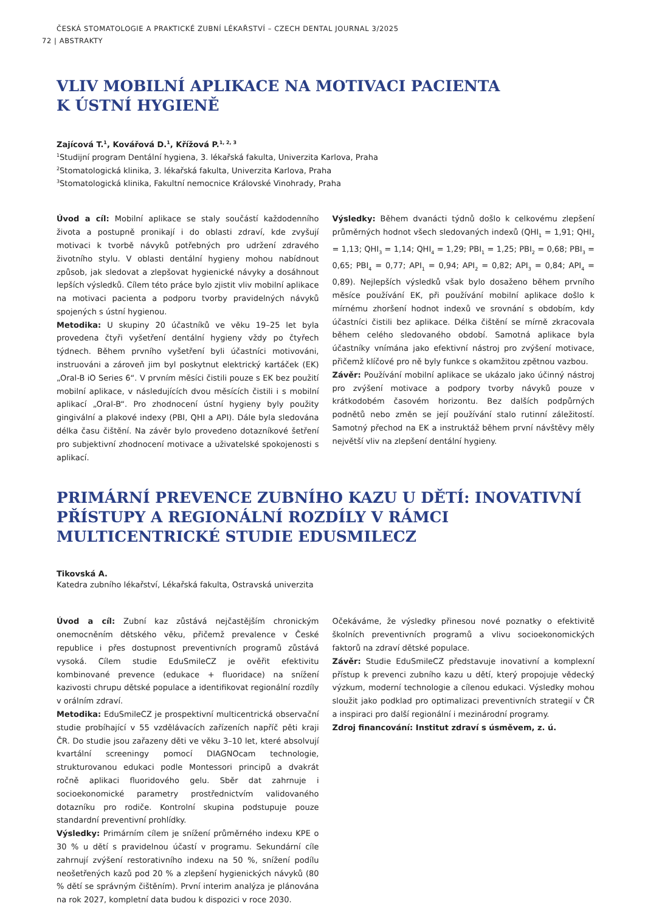ČESKÁ STOMATOLOGIE A PRAKTICKÉ ZUBNÍ LÉKAŘSTVÍ – CZECH DENTAL JOURNAL 3/2025
72 | ABSTRAKTY
VLIV MOBILNÍ APLIKACE NA MOTIVACI PACIENTA
K ÚSTNÍ HYGIENĚ
Zajícová T.<sup>1</sup>, Kovářová D.<sup>1</sup>, Křížová P.<sup>1, 2, 3</sup>
<sup>1</sup> Studijní program Dentální hygiena, 3. lékařská fakulta, Univerzita Karlova, Praha
<sup>2</sup> Stomatologická klinika, 3. lékařská fakulta, Univerzita Karlova, Praha
<sup>3</sup> Stomatologická klinika, Fakultní nemocnice Královské Vinohrady, Praha
Úvod a cíl: Mobilní aplikace se staly součástí každodenního života a postupně pronikají i do oblasti zdraví, kde zvyšují motivaci k tvorbě návyků potřebných pro udržení zdravého životního stylu. V oblasti dentální hygieny mohou nabídnout způsob, jak sledovat a zlepšovat hygienické návyky a dosáhnout lepších výsledků. Cílem této práce bylo zjistit vliv mobilní aplikace na motivaci pacienta a podporu tvorby pravidelných návyků spojených s ústní hygienou.
Metodika: U skupiny 20 účastníků ve věku 19–25 let byla provedena čtyři vyšetření dentální hygieny vždy po čtyřech týdnech. Během prvního vyšetření byli účastníci motivováni, instruováni a zároveň jim byl poskytnut elektrický kartáček (EK) „Oral-B iO Series 6“. V prvním měsíci čistili pouze s EK bez použití mobilní aplikace, v následujících dvou měsících čistili i s mobilní aplikací „Oral-B“. Pro zhodnocení ústní hygieny byly použity gingivální a plakové indexy (PBI, QHI a API). Dále byla sledována délka času čištění. Na závěr bylo provedeno dotazníkové šetření pro subjektivní zhodnocení motivace a uživatelské spokojenosti s aplikací.
Výsledky: Během dvanácti týdnů došlo k celkovému zlepšení průměrných hodnot všech sledovaných indexů (QHI<sub>1</sub> = 1,91; QHI<sub>2</sub> = 1,13; QHI<sub>3</sub> = 1,14; QHI<sub>4</sub> = 1,29; PBI<sub>1</sub> = 1,25; PBI<sub>2</sub> = 0,68; PBI<sub>3</sub> = 0,65; PBI<sub>4</sub> = 0,77; API<sub>1</sub> = 0,94; API<sub>2</sub> = 0,82; API<sub>3</sub> = 0,84; API<sub>4</sub> = 0,89). Nejlepších výsledků však bylo dosaženo během prvního měsíce používání EK, při používání mobilní aplikace došlo k mírnému zhoršení hodnot indexů ve srovnání s obdobím, kdy účastníci čistili bez aplikace. Délka čištění se mírně zkracovala během celého sledovaného období. Samotná aplikace byla účastníky vnímána jako efektivní nástroj pro zvýšení motivace, přičemž klíčové pro ně byly funkce s okamžitou zpětnou vazbou.
Závěr: Používání mobilní aplikace se ukázalo jako účinný nástroj pro zvýšení motivace a podpory tvorby návyků pouze v krátkodobém časovém horizontu. Bez dalších podpůrných podnětů nebo změn se její používání stalo rutinní záležitostí. Samotný přechod na EK a instruktáž během první návštěvy měly největší vliv na zlepšení dentální hygieny.
PRIMÁRNÍ PREVENCE ZUBNÍHO KAZU U DĚTÍ: INOVATIVNÍ PŘÍSTUPY A REGIONÁLNÍ ROZDÍLY V RÁMCI MULTICENTRICKÉ STUDIE EDUSMILECZ
Tikovská A.
Katedra zubního lékařství, Lékařská fakulta, Ostravská univerzita
Úvod a cíl: Zubní kaz zůstává nejčastějším chronickým onemocněním dětského věku, přičemž prevalence v České republice i přes dostupnost preventivních programů zůstává vysoká. Cílem studie EduSmileCZ je ověřit efektivitu kombinované prevence (edukace + fluoridace) na snížení kazivosti chrupu dětské populace a identifikovat regionální rozdíly v orálním zdraví.
Metodika: EduSmileCZ je prospektivní multicentrická observační studie probíhající v 55 vzdělávacích zařízeních napříč pěti kraji ČR. Do studie jsou zařazeny děti ve věku 3–10 let, které absolvují kvartální screeningy pomocí DIAGNOcam technologie, strukturovanou edukaci podle Montessori principů a dvakrát ročně aplikaci fluoridového gelu. Sběr dat zahrnuje i socioekonomické parametry prostřednictvím validovaného dotazníku pro rodiče. Kontrolní skupina podstupuje pouze standardní preventivní prohlídky.
Výsledky: Primárním cílem je snížení průměrného indexu KPE o 30 % u dětí s pravidelnou účastí v programu. Sekundární cíle zahrnují zvýšení restorativního indexu na 50 %, snížení podílu neošetřených kazů pod 20 % a zlepšení hygienických návyků (80 % dětí se správným čištěním). První interim analýza je plánována na rok 2027, kompletní data budou k dispozici v roce 2030.
Očekáváme, že výsledky přinesou nové poznatky o efektivitě školních preventivních programů a vlivu socioekonomických faktorů na zdraví dětské populace.
Závěr: Studie EduSmileCZ představuje inovativní a komplexní přístup k prevenci zubního kazu u dětí, který propojuje vědecký výzkum, moderní technologie a cílenou edukaci. Výsledky mohou sloužit jako podklad pro optimalizaci preventivních strategií v ČR a inspiraci pro další regionální i mezinárodní programy.
Zdroj financování: Institut zdraví s úsměvem, z. ú.